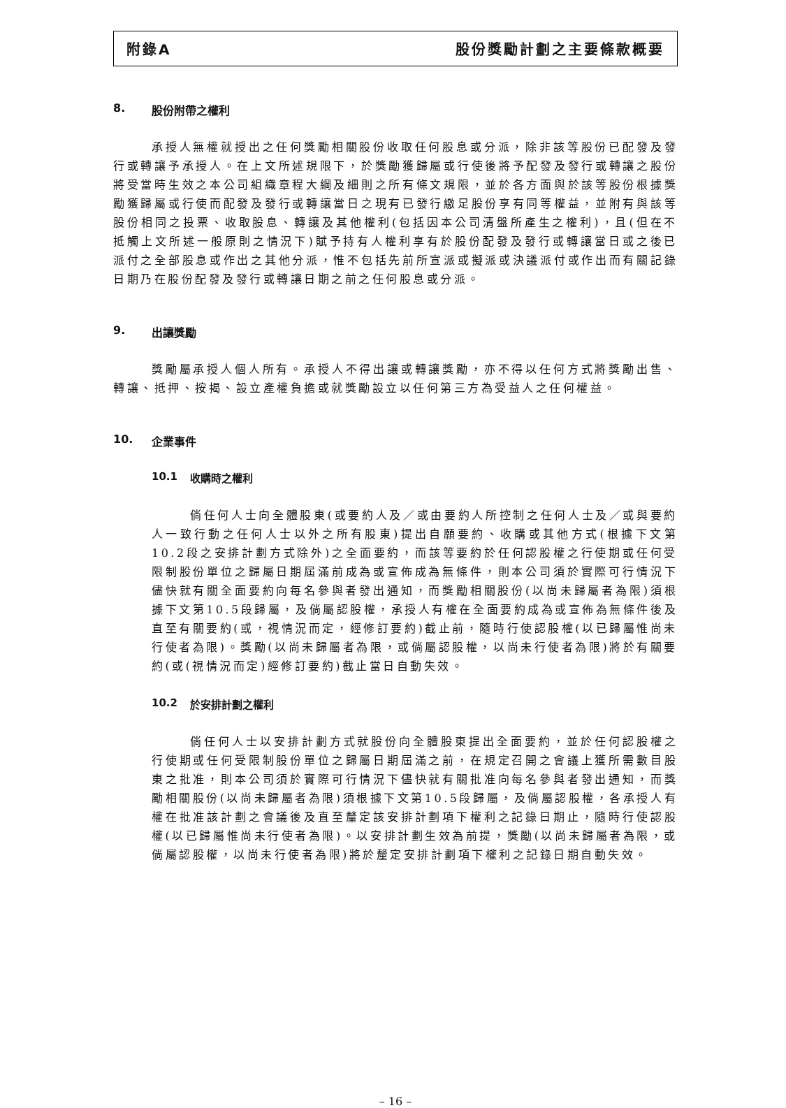附錄A 股份獎勵計劃之主要條款概要
8. 股份附帶之權利
承授人無權就授出之任何獎勵相關股份收取任何股息或分派，除非該等股份已配發及發行或轉讓予承授人。在上文所述規限下，於獎勵獲歸屬或行使後將予配發及發行或轉讓之股份將受當時生效之本公司組織章程大綱及細則之所有條文規限，並於各方面與於該等股份根據獎勵獲歸屬或行使而配發及發行或轉讓當日之現有已發行繳足股份享有同等權益，並附有與該等股份相同之投票、收取股息、轉讓及其他權利(包括因本公司清盤所產生之權利)，且(但在不抵觸上文所述一般原則之情況下)賦予持有人權利享有於股份配發及發行或轉讓當日或之後已派付之全部股息或作出之其他分派，惟不包括先前所宣派或擬派或決議派付或作出而有關記錄日期乃在股份配發及發行或轉讓日期之前之任何股息或分派。
9. 出讓獎勵
獎勵屬承授人個人所有。承授人不得出讓或轉讓獎勵，亦不得以任何方式將獎勵出售、轉讓、抵押、按揭、設立產權負擔或就獎勵設立以任何第三方為受益人之任何權益。
10. 企業事件
10.1 收購時之權利
倘任何人士向全體股東(或要約人及／或由要約人所控制之任何人士及／或與要約人一致行動之任何人士以外之所有股東)提出自願要約、收購或其他方式(根據下文第10.2段之安排計劃方式除外)之全面要約，而該等要約於任何認股權之行使期或任何受限制股份單位之歸屬日期屆滿前成為或宣佈成為無條件，則本公司須於實際可行情況下儘快就有關全面要約向每名參與者發出通知，而獎勵相關股份(以尚未歸屬者為限)須根據下文第10.5段歸屬，及倘屬認股權，承授人有權在全面要約成為或宣佈為無條件後及直至有關要約(或，視情況而定，經修訂要約)截止前，隨時行使認股權(以已歸屬惟尚未行使者為限)。獎勵(以尚未歸屬者為限，或倘屬認股權，以尚未行使者為限)將於有關要約(或(視情況而定)經修訂要約)截止當日自動失效。
10.2 於安排計劃之權利
倘任何人士以安排計劃方式就股份向全體股東提出全面要約，並於任何認股權之行使期或任何受限制股份單位之歸屬日期屆滿之前，在規定召開之會議上獲所需數目股東之批准，則本公司須於實際可行情況下儘快就有關批准向每名參與者發出通知，而獎勵相關股份(以尚未歸屬者為限)須根據下文第10.5段歸屬，及倘屬認股權，各承授人有權在批准該計劃之會議後及直至釐定該安排計劃項下權利之記錄日期止，隨時行使認股權(以已歸屬惟尚未行使者為限)。以安排計劃生效為前提，獎勵(以尚未歸屬者為限，或倘屬認股權，以尚未行使者為限)將於釐定安排計劃項下權利之記錄日期自動失效。
– 16 –